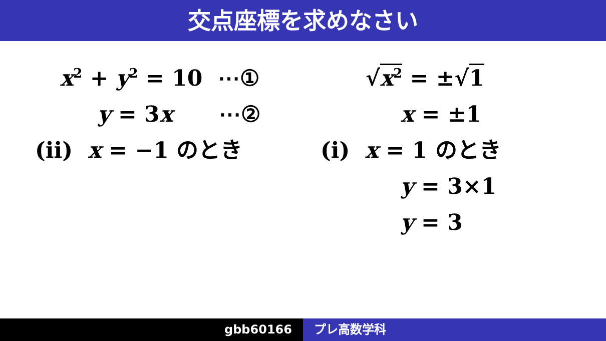交点座標を求めなさい
x<sup>2</sup> + y<sup>2</sup> = 10 ⋯①
y = 3x ⋯②
(ii) x = −1 のとき
√x<sup>2</sup> = ±√1
x = ±1
(i) x = 1 のとき
y = 3×1
y = 3
gbb60166 プレ高数学科